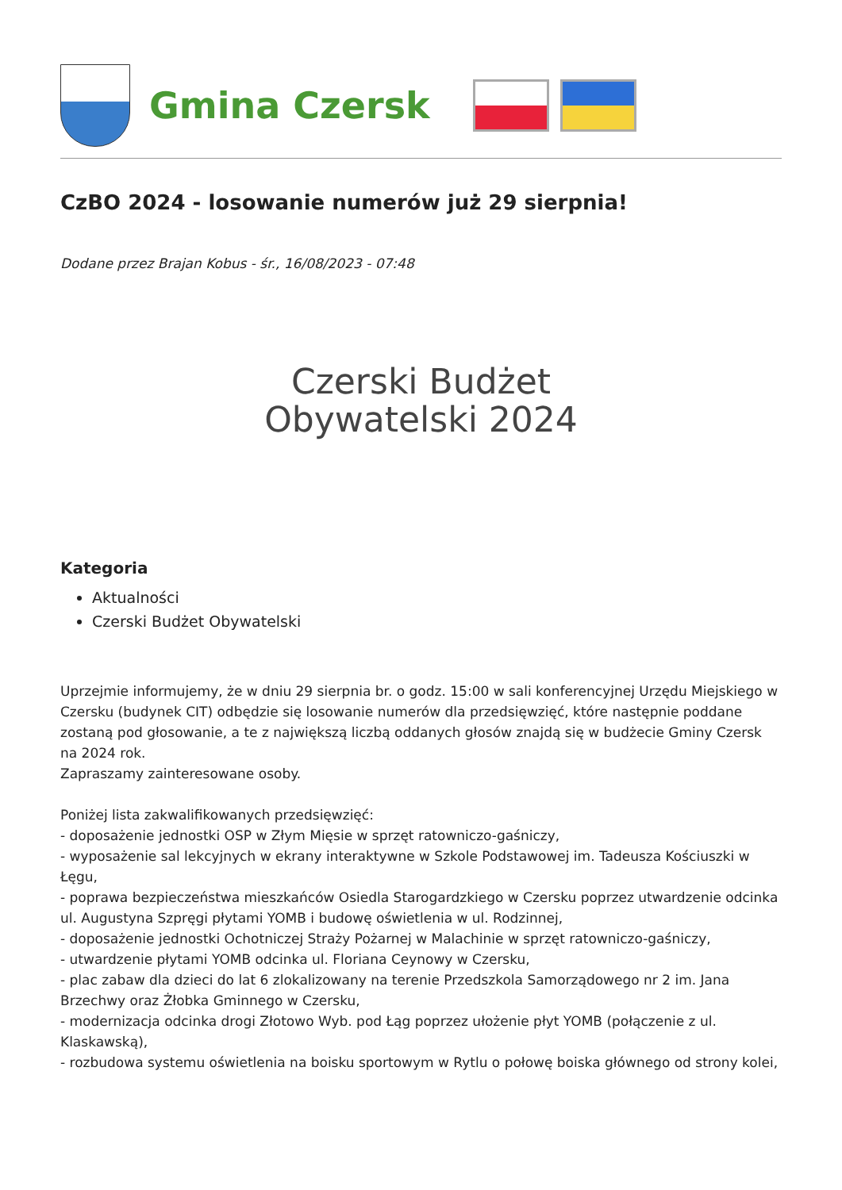Gmina Czersk
CzBO 2024 - losowanie numerów już 29 sierpnia!
Dodane przez Brajan Kobus - śr., 16/08/2023 - 07:48
Czerski Budżet
Obywatelski 2024
Kategoria
Aktualności
Czerski Budżet Obywatelski
Uprzejmie informujemy, że w dniu 29 sierpnia br. o godz. 15:00 w sali konferencyjnej Urzędu Miejskiego w Czersku (budynek CIT) odbędzie się losowanie numerów dla przedsięwzięć, które następnie poddane zostaną pod głosowanie, a te z największą liczbą oddanych głosów znajdą się w budżecie Gminy Czersk na 2024 rok.
Zapraszamy zainteresowane osoby.
Poniżej lista zakwalifikowanych przedsięwzięć:
- doposażenie jednostki OSP w Złym Mięsie w sprzęt ratowniczo-gaśniczy,
- wyposażenie sal lekcyjnych w ekrany interaktywne w Szkole Podstawowej im. Tadeusza Kościuszki w Łęgu,
- poprawa bezpieczeństwa mieszkańców Osiedla Starogardzkiego w Czersku poprzez utwardzenie odcinka ul. Augustyna Szpręgi płytami YOMB i budowę oświetlenia w ul. Rodzinnej,
- doposażenie jednostki Ochotniczej Straży Pożarnej w Malachinie w sprzęt ratowniczo-gaśniczy,
- utwardzenie płytami YOMB odcinka ul. Floriana Ceynowy w Czersku,
- plac zabaw dla dzieci do lat 6 zlokalizowany na terenie Przedszkola Samorządowego nr 2 im. Jana Brzechwy oraz Żłobka Gminnego w Czersku,
- modernizacja odcinka drogi Złotowo Wyb. pod Łąg poprzez ułożenie płyt YOMB (połączenie z ul. Klaskawską),
- rozbudowa systemu oświetlenia na boisku sportowym w Rytlu o połowę boiska głównego od strony kolei,